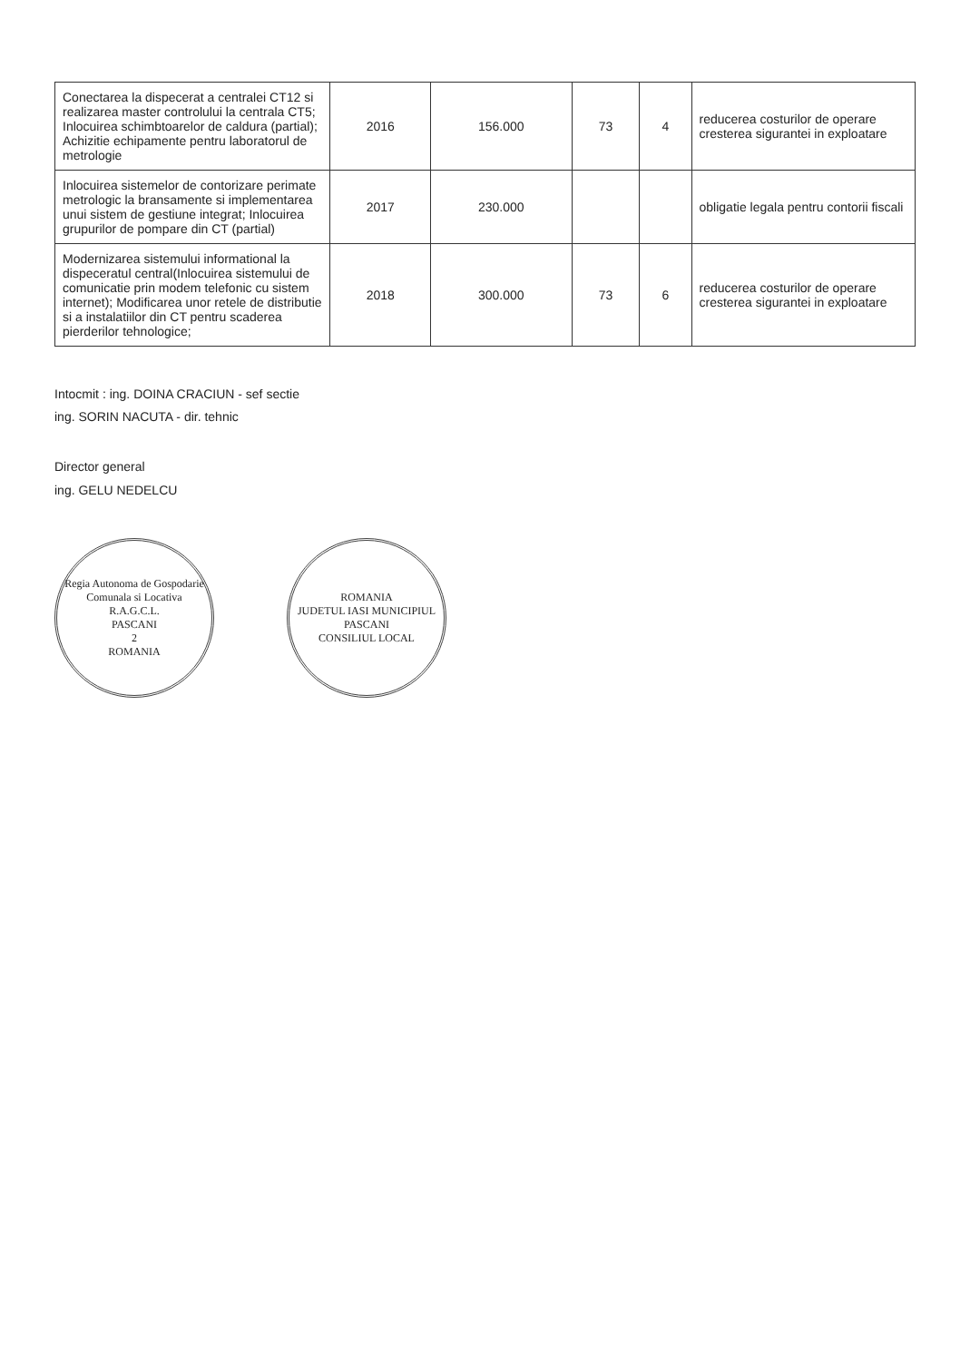| Conectarea la dispecerat a centralei CT12 si realizarea master controlului la centrala CT5; Inlocuirea schimbtoarelor de caldura (partial); Achizitie echipamente pentru laboratorul de metrologie | 2016 | 156.000 | 73 | 4 | reducerea costurilor de operare cresterea sigurantei in exploatare |
| Inlocuirea sistemelor de contorizare perimate metrologic la bransamente si implementarea unui sistem de gestiune integrat; Inlocuirea grupurilor de pompare din CT (partial) | 2017 | 230.000 | | | obligatie legala pentru contorii fiscali |
| Modernizarea sistemului informational la dispeceratul central(Inlocuirea sistemului de comunicatie prin modem telefonic cu sistem internet); Modificarea unor retele de distributie si a instalatiilor din CT pentru scaderea pierderilor tehnologice; | 2018 | 300.000 | 73 | 6 | reducerea costurilor de operare cresterea sigurantei in exploatare |
Intocmit : ing. DOINA CRACIUN - sef sectie
ing. SORIN NACUTA - dir. tehnic
Director general
ing. GELU NEDELCU
Regia Autonoma de Gospodarie Comunala si Locativa
R.A.G.C.L.
PASCANI
2
ROMANIA
ROMANIA
JUDETUL IASI MUNICIPIUL PASCANI
CONSILIUL LOCAL